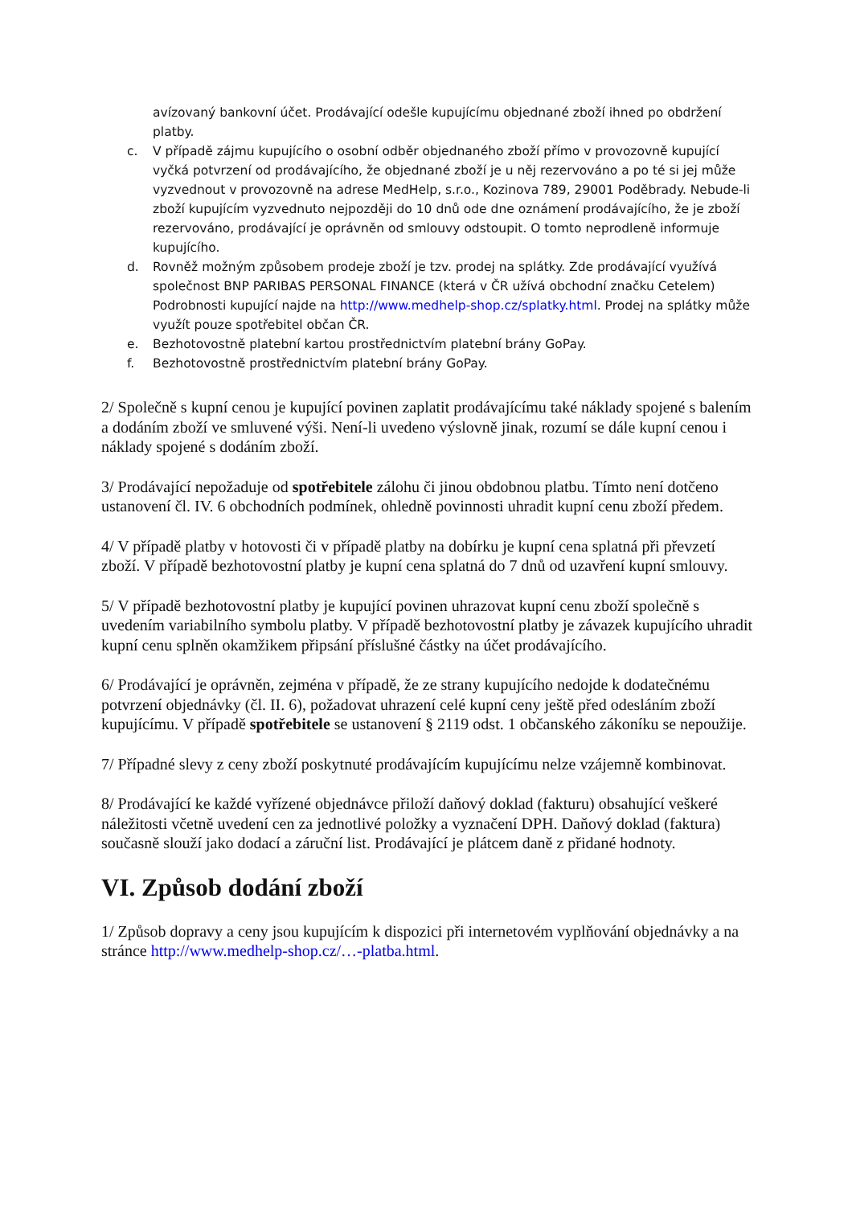avízovaný bankovní účet. Prodávající odešle kupujícímu objednané zboží ihned po obdržení platby.
c. V případě zájmu kupujícího o osobní odběr objednaného zboží přímo v provozovně kupující vyčká potvrzení od prodávajícího, že objednané zboží je u něj rezervováno a po té si jej může vyzvednout v provozovně na adrese MedHelp, s.r.o., Kozinova 789, 29001 Poděbrady. Nebude-li zboží kupujícím vyzvednuto nejpozději do 10 dnů ode dne oznámení prodávajícího, že je zboží rezervováno, prodávající je oprávněn od smlouvy odstoupit. O tomto neprodleně informuje kupujícího.
d. Rovněž možným způsobem prodeje zboží je tzv. prodej na splátky. Zde prodávající využívá společnost BNP PARIBAS PERSONAL FINANCE (která v ČR užívá obchodní značku Cetelem) Podrobnosti kupující najde na http://www.medhelp-shop.cz/splatky.html. Prodej na splátky může využít pouze spotřebitel občan ČR.
e. Bezhotovostně platební kartou prostřednictvím platební brány GoPay.
f. Bezhotovostně prostřednictvím platební brány GoPay.
2/ Společně s kupní cenou je kupující povinen zaplatit prodávajícímu také náklady spojené s balením a dodáním zboží ve smluvené výši. Není-li uvedeno výslovně jinak, rozumí se dále kupní cenou i náklady spojené s dodáním zboží.
3/ Prodávající nepožaduje od spotřebitele zálohu či jinou obdobnou platbu. Tímto není dotčeno ustanovení čl. IV. 6 obchodních podmínek, ohledně povinnosti uhradit kupní cenu zboží předem.
4/ V případě platby v hotovosti či v případě platby na dobírku je kupní cena splatná při převzetí zboží. V případě bezhotovostní platby je kupní cena splatná do 7 dnů od uzavření kupní smlouvy.
5/ V případě bezhotovostní platby je kupující povinen uhrazovat kupní cenu zboží společně s uvedením variabilního symbolu platby. V případě bezhotovostní platby je závazek kupujícího uhradit kupní cenu splněn okamžikem připsání příslušné částky na účet prodávajícího.
6/ Prodávající je oprávněn, zejména v případě, že ze strany kupujícího nedojde k dodatečnému potvrzení objednávky (čl. II. 6), požadovat uhrazení celé kupní ceny ještě před odesláním zboží kupujícímu. V případě spotřebitele se ustanovení § 2119 odst. 1 občanského zákoníku se nepoužije.
7/ Případné slevy z ceny zboží poskytnuté prodávajícím kupujícímu nelze vzájemně kombinovat.
8/ Prodávající ke každé vyřízené objednávce přiloží daňový doklad (fakturu) obsahující veškeré náležitosti včetně uvedení cen za jednotlivé položky a vyznačení DPH. Daňový doklad (faktura) současně slouží jako dodací a záruční list. Prodávající je plátcem daně z přidané hodnoty.
VI. Způsob dodání zboží
1/ Způsob dopravy a ceny jsou kupujícím k dispozici při internetovém vyplňování objednávky a na stránce http://www.medhelp-shop.cz/…-platba.html.